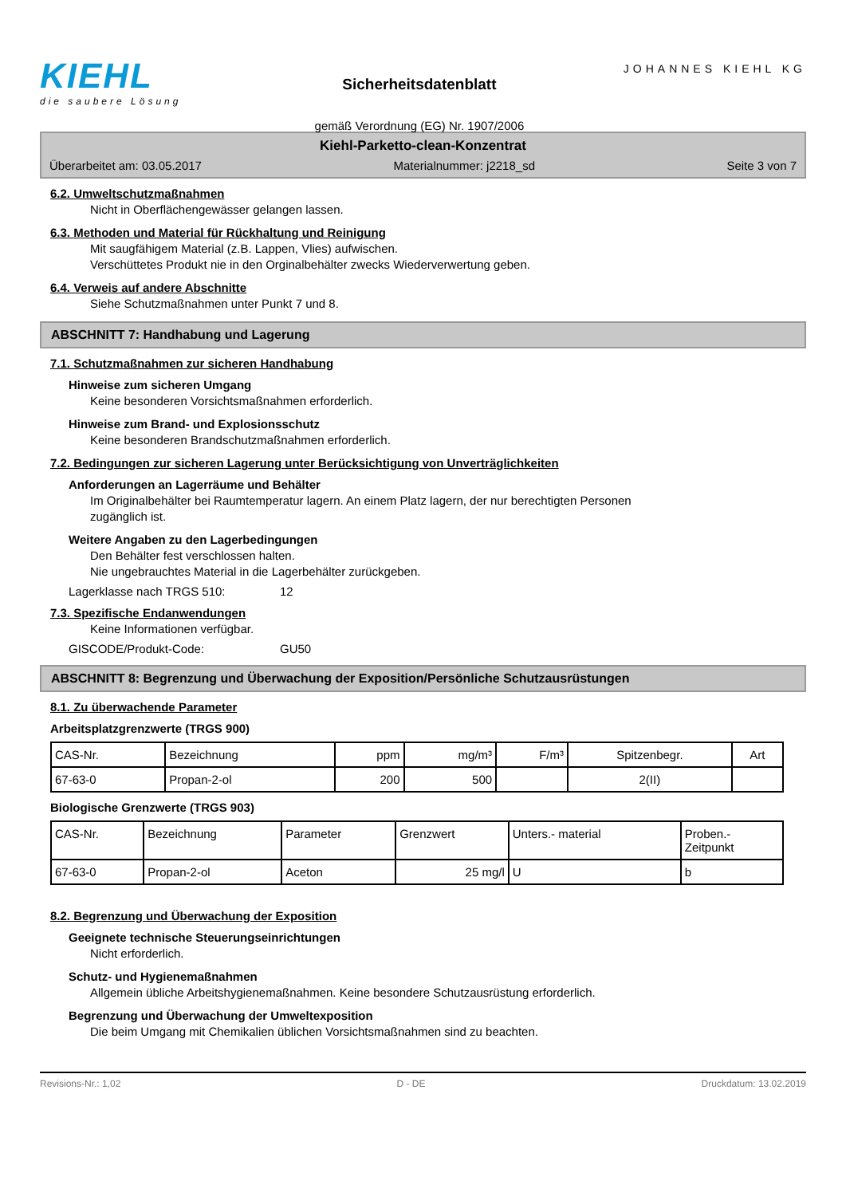KIEHL
die saubere Lösung
Sicherheitsdatenblatt
gemäß Verordnung (EG) Nr. 1907/2006
JOHANNES KIEHL KG
Kiehl-Parketto-clean-Konzentrat
Überarbeitet am: 03.05.2017 Materialnummer: j2218_sd Seite 3 von 7
6.2. Umweltschutzmaßnahmen
Nicht in Oberflächengewässer gelangen lassen.
6.3. Methoden und Material für Rückhaltung und Reinigung
Mit saugfähigem Material (z.B. Lappen, Vlies) aufwischen.
Verschüttetes Produkt nie in den Orginalbehälter zwecks Wiederverwertung geben.
6.4. Verweis auf andere Abschnitte
Siehe Schutzmaßnahmen unter Punkt 7 und 8.
ABSCHNITT 7: Handhabung und Lagerung
7.1. Schutzmaßnahmen zur sicheren Handhabung
Hinweise zum sicheren Umgang
Keine besonderen Vorsichtsmaßnahmen erforderlich.
Hinweise zum Brand- und Explosionsschutz
Keine besonderen Brandschutzmaßnahmen erforderlich.
7.2. Bedingungen zur sicheren Lagerung unter Berücksichtigung von Unverträglichkeiten
Anforderungen an Lagerräume und Behälter
Im Originalbehälter bei Raumtemperatur lagern. An einem Platz lagern, der nur berechtigten Personen
zugänglich ist.
Weitere Angaben zu den Lagerbedingungen
Den Behälter fest verschlossen halten.
Nie ungebrauchtes Material in die Lagerbehälter zurückgeben.
Lagerklasse nach TRGS 510: 12
7.3. Spezifische Endanwendungen
Keine Informationen verfügbar.
GISCODE/Produkt-Code: GU50
ABSCHNITT 8: Begrenzung und Überwachung der Exposition/Persönliche Schutzausrüstungen
8.1. Zu überwachende Parameter
Arbeitsplatzgrenzwerte (TRGS 900)
| CAS-Nr. | Bezeichnung | ppm | mg/m³ | F/m³ | Spitzenbegr. | Art |
| --- | --- | --- | --- | --- | --- | --- |
| 67-63-0 | Propan-2-ol | 200 | 500 | | 2(II) | |
Biologische Grenzwerte (TRGS 903)
| CAS-Nr. | Bezeichnung | Parameter | Grenzwert | Unters.- material | Proben.- Zeitpunkt |
| --- | --- | --- | --- | --- | --- |
| 67-63-0 | Propan-2-ol | Aceton | 25 mg/l | U | b |
8.2. Begrenzung und Überwachung der Exposition
Geeignete technische Steuerungseinrichtungen
Nicht erforderlich.
Schutz- und Hygienemaßnahmen
Allgemein übliche Arbeitshygienemaßnahmen. Keine besondere Schutzausrüstung erforderlich.
Begrenzung und Überwachung der Umweltexposition
Die beim Umgang mit Chemikalien üblichen Vorsichtsmaßnahmen sind zu beachten.
Revisions-Nr.: 1,02 D - DE Druckdatum: 13.02.2019